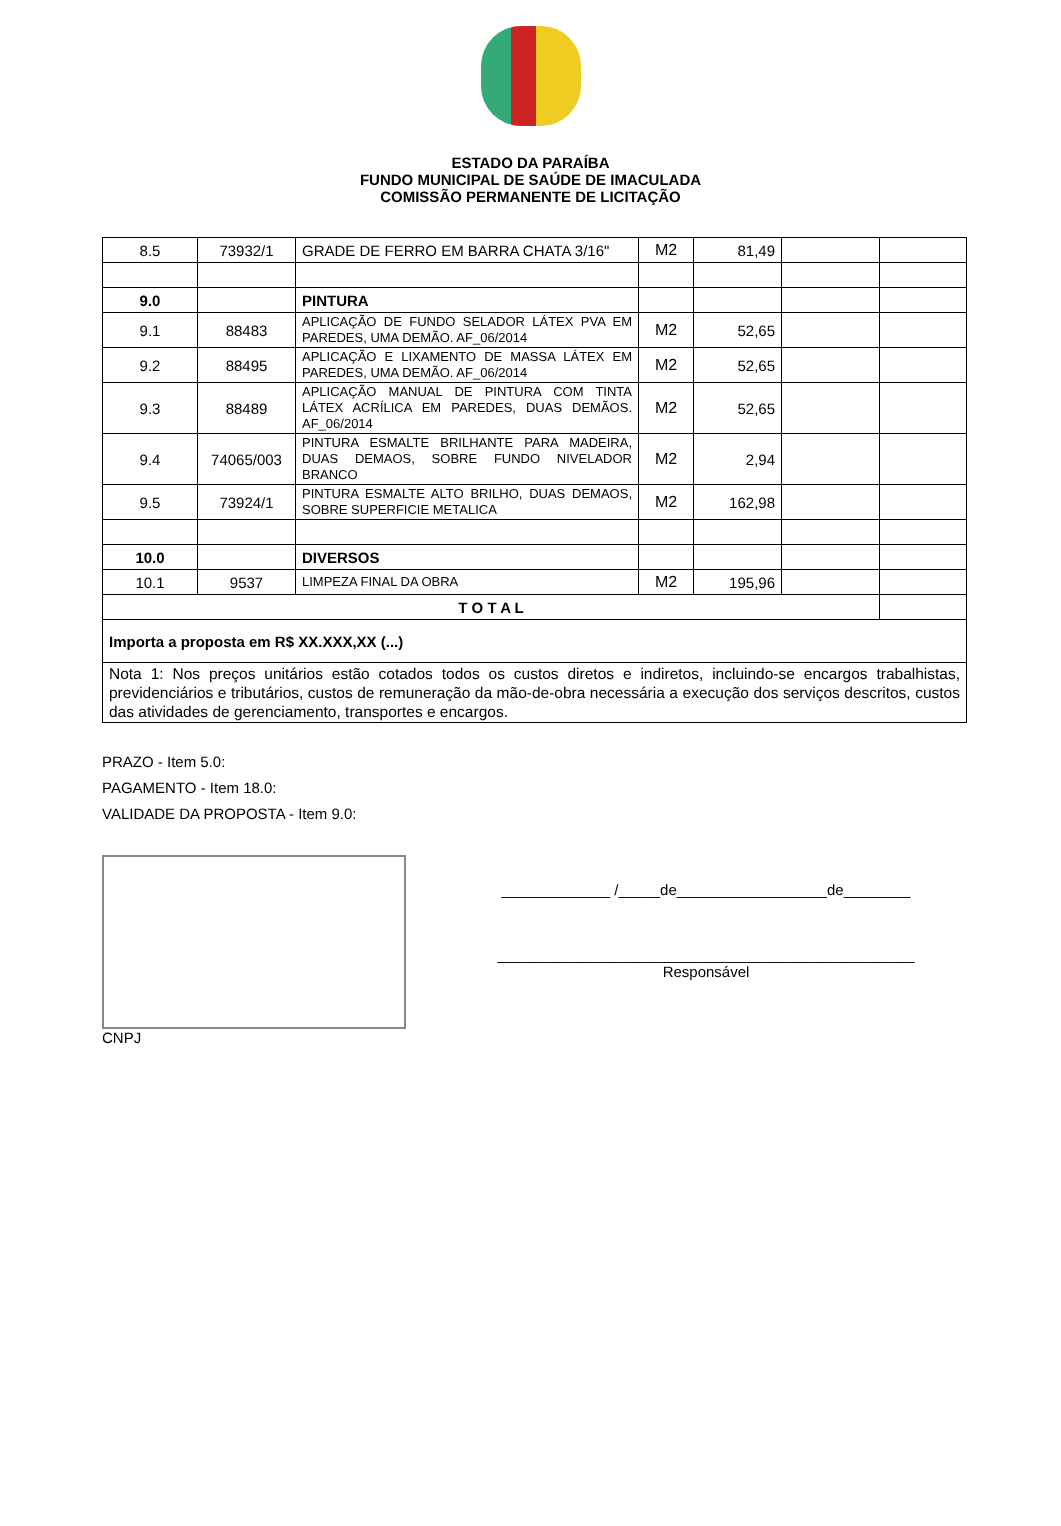ESTADO DA PARAÍBA
FUNDO MUNICIPAL DE SAÚDE DE IMACULADA
COMISSÃO PERMANENTE DE LICITAÇÃO
| 8.5 | 73932/1 | GRADE DE FERRO EM BARRA CHATA 3/16" | M2 | 81,49 | | |
| 9.0 | | PINTURA | | | | |
| 9.1 | 88483 | APLICAÇÃO DE FUNDO SELADOR LÁTEX PVA EM PAREDES, UMA DEMÃO. AF_06/2014 | M2 | 52,65 | | |
| 9.2 | 88495 | APLICAÇÃO E LIXAMENTO DE MASSA LÁTEX EM PAREDES, UMA DEMÃO. AF_06/2014 | M2 | 52,65 | | |
| 9.3 | 88489 | APLICAÇÃO MANUAL DE PINTURA COM TINTA LÁTEX ACRÍLICA EM PAREDES, DUAS DEMÃOS. AF_06/2014 | M2 | 52,65 | | |
| 9.4 | 74065/003 | PINTURA ESMALTE BRILHANTE PARA MADEIRA, DUAS DEMAOS, SOBRE FUNDO NIVELADOR BRANCO | M2 | 2,94 | | |
| 9.5 | 73924/1 | PINTURA ESMALTE ALTO BRILHO, DUAS DEMAOS, SOBRE SUPERFICIE METALICA | M2 | 162,98 | | |
| 10.0 | | DIVERSOS | | | | |
| 10.1 | 9537 | LIMPEZA FINAL DA OBRA | M2 | 195,96 | | |
| T O T A L | | | | | | |
| Importa a proposta em R$ XX.XXX,XX (...) | | | | | | |
| Nota 1: Nos preços unitários estão cotados todos os custos diretos e indiretos, incluindo-se encargos trabalhistas, previdenciários e tributários, custos de remuneração da mão-de-obra necessária a execução dos serviços descritos, custos das atividades de gerenciamento, transportes e encargos. | | | | | | |
PRAZO - Item 5.0:
PAGAMENTO - Item 18.0:
VALIDADE DA PROPOSTA - Item 9.0:
CNPJ
_____________ /_____de__________________de________
__________________________________________________
Responsável